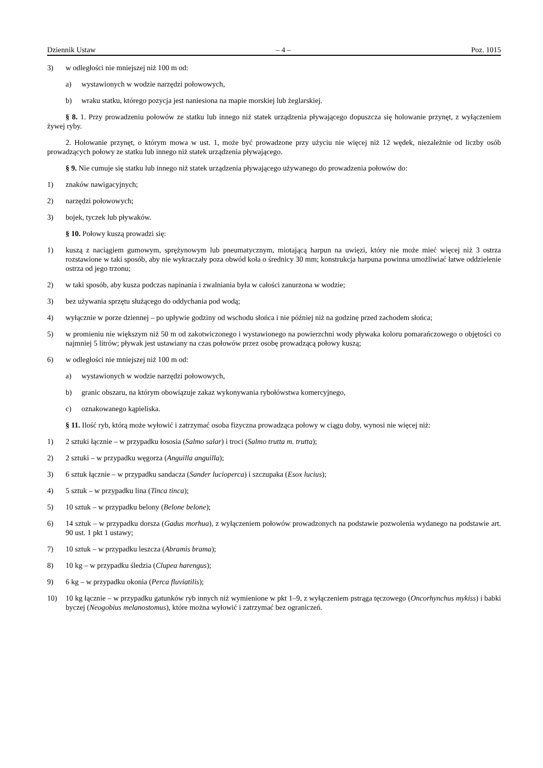Dziennik Ustaw – 4 – Poz. 1015
3) w odległości nie mniejszej niż 100 m od:
a) wystawionych w wodzie narzędzi połowowych,
b) wraku statku, którego pozycja jest naniesiona na mapie morskiej lub żeglarskiej.
§ 8. 1. Przy prowadzeniu połowów ze statku lub innego niż statek urządzenia pływającego dopuszcza się holowanie przynęt, z wyłączeniem żywej ryby.
2. Holowanie przynęt, o którym mowa w ust. 1, może być prowadzone przy użyciu nie więcej niż 12 wędek, niezależnie od liczby osób prowadzących połowy ze statku lub innego niż statek urządzenia pływającego.
§ 9. Nie cumuje się statku lub innego niż statek urządzenia pływającego używanego do prowadzenia połowów do:
1) znaków nawigacyjnych;
2) narzędzi połowowych;
3) bojek, tyczek lub pływaków.
§ 10. Połowy kuszą prowadzi się:
1) kuszą z naciągiem gumowym, sprężynowym lub pneumatycznym, miotającą harpun na uwięzi, który nie może mieć więcej niż 3 ostrza rozstawione w taki sposób, aby nie wykraczały poza obwód koła o średnicy 30 mm; konstrukcja harpuna powinna umożliwiać łatwe oddzielenie ostrza od jego trzonu;
2) w taki sposób, aby kusza podczas napinania i zwalniania była w całości zanurzona w wodzie;
3) bez używania sprzętu służącego do oddychania pod wodą;
4) wyłącznie w porze dziennej – po upływie godziny od wschodu słońca i nie później niż na godzinę przed zachodem słońca;
5) w promieniu nie większym niż 50 m od zakotwiczonego i wystawionego na powierzchni wody pływaka koloru pomarańczowego o objętości co najmniej 5 litrów; pływak jest ustawiany na czas połowów przez osobę prowadzącą połowy kuszą;
6) w odległości nie mniejszej niż 100 m od:
a) wystawionych w wodzie narzędzi połowowych,
b) granic obszaru, na którym obowiązuje zakaz wykonywania rybołówstwa komercyjnego,
c) oznakowanego kąpieliska.
§ 11. Ilość ryb, którą może wyłowić i zatrzymać osoba fizyczna prowadząca połowy w ciągu doby, wynosi nie więcej niż:
1) 2 sztuki łącznie – w przypadku łososia (Salmo salar) i troci (Salmo trutta m. trutta);
2) 2 sztuki – w przypadku węgorza (Anguilla anguilla);
3) 6 sztuk łącznie – w przypadku sandacza (Sander lucioperca) i szczupaka (Esox lucius);
4) 5 sztuk – w przypadku lina (Tinca tinca);
5) 10 sztuk – w przypadku belony (Belone belone);
6) 14 sztuk – w przypadku dorsza (Gadus morhua), z wyłączeniem połowów prowadzonych na podstawie pozwolenia wydanego na podstawie art. 90 ust. 1 pkt 1 ustawy;
7) 10 sztuk – w przypadku leszcza (Abramis brama);
8) 10 kg – w przypadku śledzia (Clupea harengus);
9) 6 kg – w przypadku okonia (Perca fluviatilis);
10) 10 kg łącznie – w przypadku gatunków ryb innych niż wymienione w pkt 1–9, z wyłączeniem pstrąga tęczowego (Oncorhynchus mykiss) i babki byczej (Neogobius melanostomus), które można wyłowić i zatrzymać bez ograniczeń.